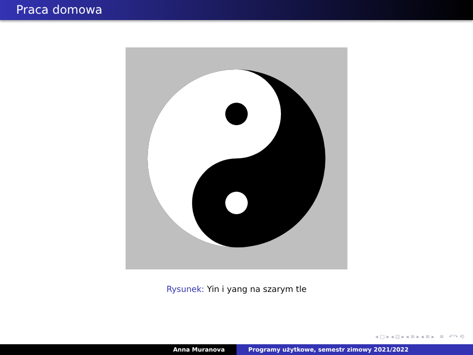Praca domowa
Rysunek: Yin i yang na szarym tle
◂ □ ▸ ◂ ⊡ ▸ ◂ ≡ ▸ ◂ ≡ ▸ ≡ ↶↷ ⟲
Anna Muranova Programy użytkowe, semestr zimowy 2021/2022